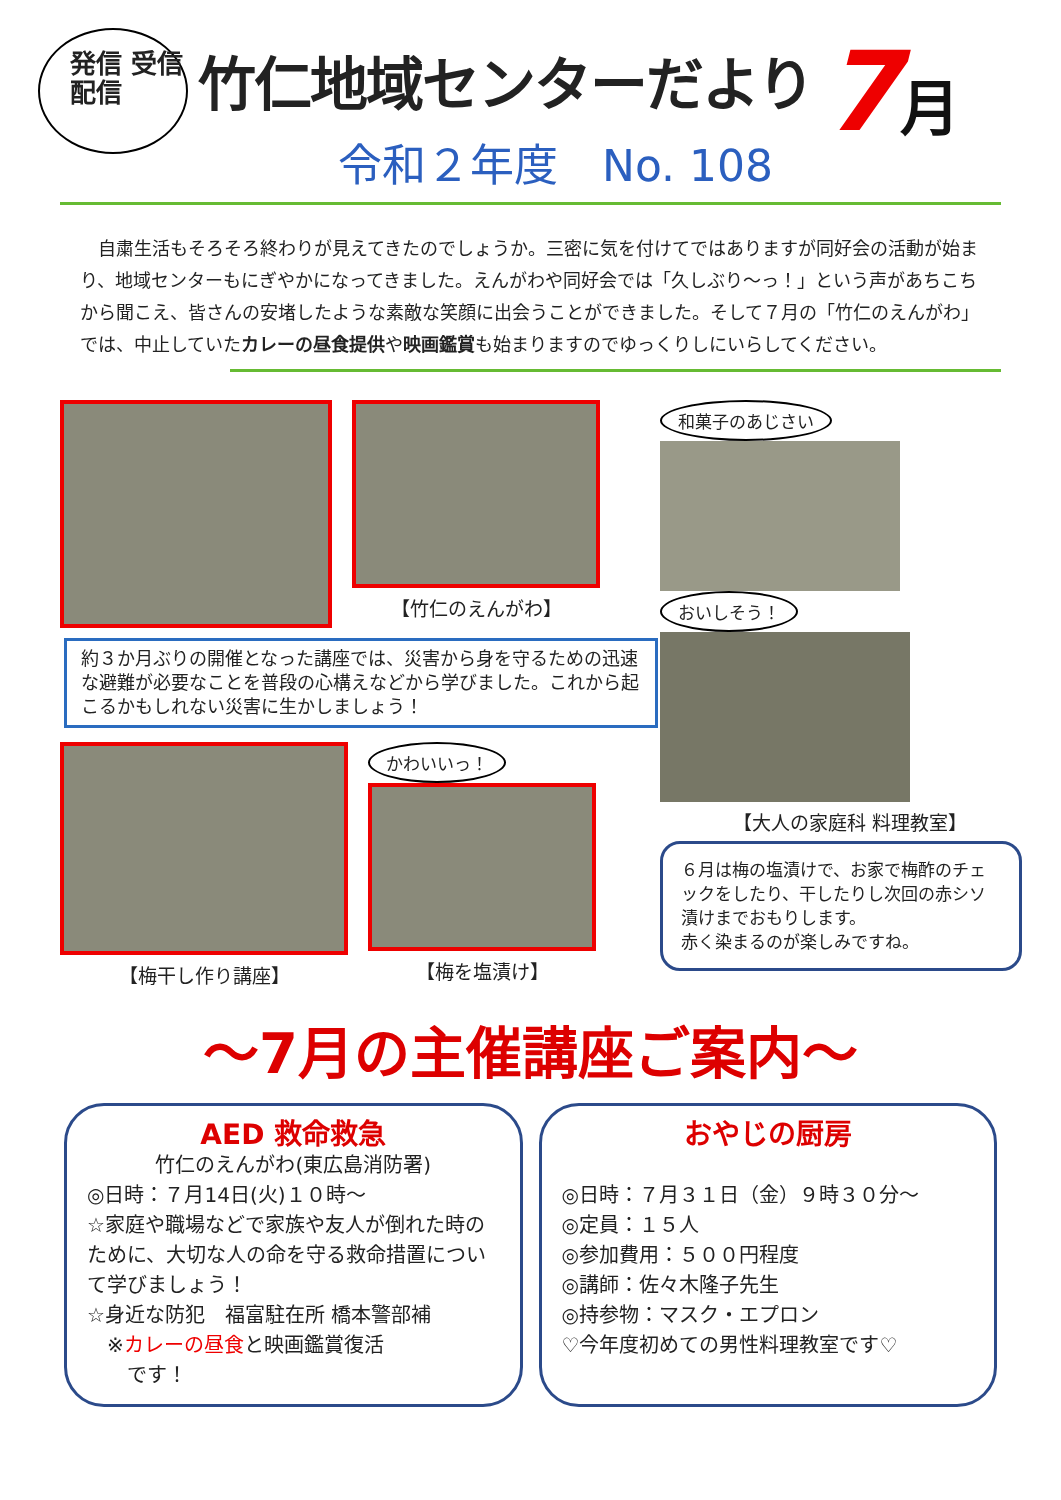発信 受信
配信
竹仁地域センターだより
令和２年度　No. 108
7月
自粛生活もそろそろ終わりが見えてきたのでしょうか。三密に気を付けてではありますが同好会の活動が始まり、地域センターもにぎやかになってきました。えんがわや同好会では「久しぶり～っ！」という声があちこちから聞こえ、皆さんの安堵したような素敵な笑顔に出会うことができました。そして７月の「竹仁のえんがわ」では、中止していたカレーの昼食提供や映画鑑賞も始まりますのでゆっくりしにいらしてください。
【竹仁のえんがわ】
約３か月ぶりの開催となった講座では、災害から身を守るための迅速な避難が必要なことを普段の心構えなどから学びました。これから起こるかもしれない災害に生かしましょう！
【梅干し作り講座】 かわいいっ！
【梅を塩漬け】
和菓子のあじさい おいしそう！
【大人の家庭科 料理教室】
６月は梅の塩漬けで、お家で梅酢のチェックをしたり、干したりし次回の赤シソ漬けまでおもりします。
赤く染まるのが楽しみですね。
～7月の主催講座ご案内～
AED 救命救急
竹仁のえんがわ(東広島消防署)
◎日時：７月14日(火)１０時～
☆家庭や職場などで家族や友人が倒れた時のために、大切な人の命を守る救命措置について学びましょう！
☆身近な防犯　福富駐在所 橋本警部補
　※カレーの昼食と映画鑑賞復活
　　です！
おやじの厨房
◎日時：７月３１日（金）９時３０分～
◎定員：１５人
◎参加費用：５００円程度
◎講師：佐々木隆子先生
◎持参物：マスク・エプロン
♡今年度初めての男性料理教室です♡